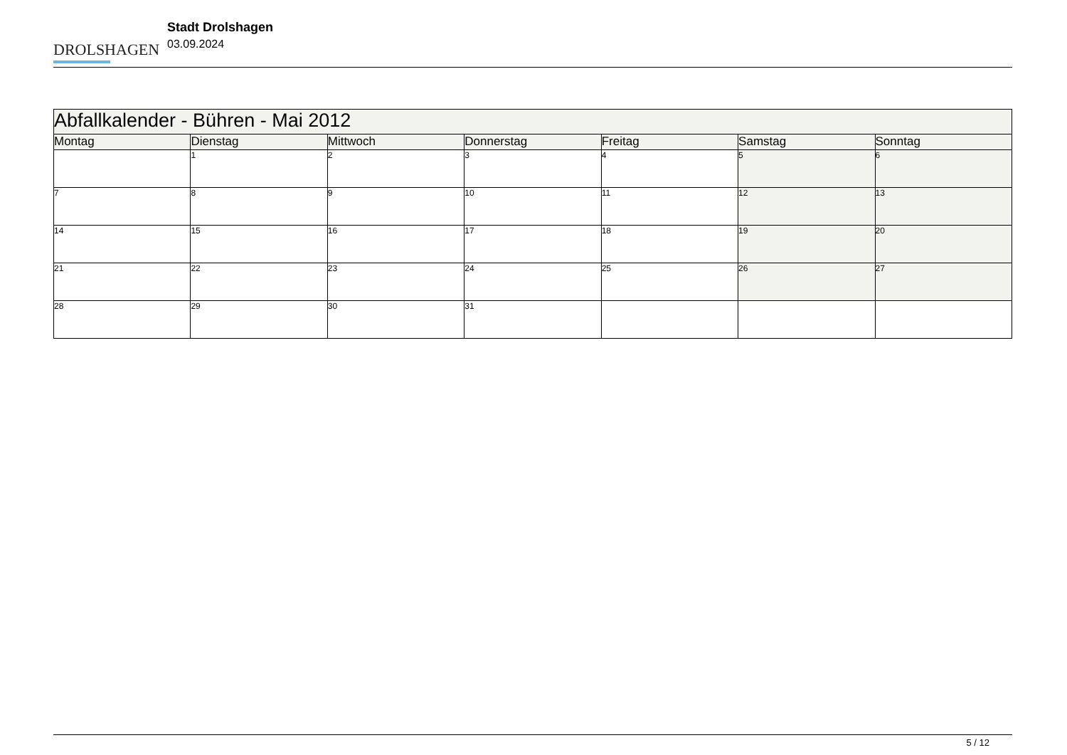DROLSHAGEN
Stadt Drolshagen
03.09.2024
| Abfallkalender - Bühren - Mai 2012 | | | | | | |
| --- | --- | --- | --- | --- | --- | --- |
| Montag | Dienstag | Mittwoch | Donnerstag | Freitag | Samstag | Sonntag |
| | 1 | 2 | 3 | 4 | 5 | 6 |
| 7 | 8 | 9 | 10 | 11 | 12 | 13 |
| 14 | 15 | 16 | 17 | 18 | 19 | 20 |
| 21 | 22 | 23 | 24 | 25 | 26 | 27 |
| 28 | 29 | 30 | 31 | | | |
5 / 12